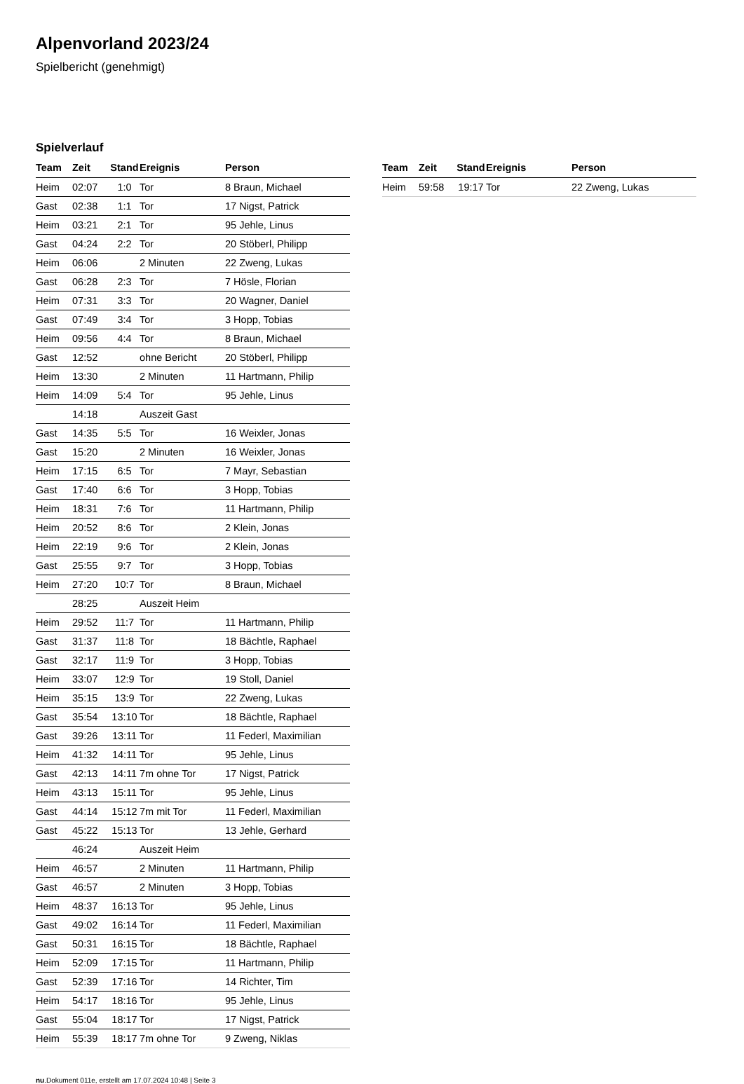Alpenvorland 2023/24
Spielbericht (genehmigt)
Spielverlauf
| Team | Zeit | Stand | Ereignis | Person |
| --- | --- | --- | --- | --- |
| Heim | 02:07 | 1:0 | Tor | 8 Braun, Michael |
| Gast | 02:38 | 1:1 | Tor | 17 Nigst, Patrick |
| Heim | 03:21 | 2:1 | Tor | 95 Jehle, Linus |
| Gast | 04:24 | 2:2 | Tor | 20 Stöberl, Philipp |
| Heim | 06:06 | | 2 Minuten | 22 Zweng, Lukas |
| Gast | 06:28 | 2:3 | Tor | 7 Hösle, Florian |
| Heim | 07:31 | 3:3 | Tor | 20 Wagner, Daniel |
| Gast | 07:49 | 3:4 | Tor | 3 Hopp, Tobias |
| Heim | 09:56 | 4:4 | Tor | 8 Braun, Michael |
| Gast | 12:52 | | ohne Bericht | 20 Stöberl, Philipp |
| Heim | 13:30 | | 2 Minuten | 11 Hartmann, Philip |
| Heim | 14:09 | 5:4 | Tor | 95 Jehle, Linus |
| | 14:18 | | Auszeit Gast | |
| Gast | 14:35 | 5:5 | Tor | 16 Weixler, Jonas |
| Gast | 15:20 | | 2 Minuten | 16 Weixler, Jonas |
| Heim | 17:15 | 6:5 | Tor | 7 Mayr, Sebastian |
| Gast | 17:40 | 6:6 | Tor | 3 Hopp, Tobias |
| Heim | 18:31 | 7:6 | Tor | 11 Hartmann, Philip |
| Heim | 20:52 | 8:6 | Tor | 2 Klein, Jonas |
| Heim | 22:19 | 9:6 | Tor | 2 Klein, Jonas |
| Gast | 25:55 | 9:7 | Tor | 3 Hopp, Tobias |
| Heim | 27:20 | 10:7 | Tor | 8 Braun, Michael |
| | 28:25 | | Auszeit Heim | |
| Heim | 29:52 | 11:7 | Tor | 11 Hartmann, Philip |
| Gast | 31:37 | 11:8 | Tor | 18 Bächtle, Raphael |
| Gast | 32:17 | 11:9 | Tor | 3 Hopp, Tobias |
| Heim | 33:07 | 12:9 | Tor | 19 Stoll, Daniel |
| Heim | 35:15 | 13:9 | Tor | 22 Zweng, Lukas |
| Gast | 35:54 | 13:10 | Tor | 18 Bächtle, Raphael |
| Gast | 39:26 | 13:11 | Tor | 11 Federl, Maximilian |
| Heim | 41:32 | 14:11 | Tor | 95 Jehle, Linus |
| Gast | 42:13 | 14:11 | 7m ohne Tor | 17 Nigst, Patrick |
| Heim | 43:13 | 15:11 | Tor | 95 Jehle, Linus |
| Gast | 44:14 | 15:12 | 7m mit Tor | 11 Federl, Maximilian |
| Gast | 45:22 | 15:13 | Tor | 13 Jehle, Gerhard |
| | 46:24 | | Auszeit Heim | |
| Heim | 46:57 | | 2 Minuten | 11 Hartmann, Philip |
| Gast | 46:57 | | 2 Minuten | 3 Hopp, Tobias |
| Heim | 48:37 | 16:13 | Tor | 95 Jehle, Linus |
| Gast | 49:02 | 16:14 | Tor | 11 Federl, Maximilian |
| Gast | 50:31 | 16:15 | Tor | 18 Bächtle, Raphael |
| Heim | 52:09 | 17:15 | Tor | 11 Hartmann, Philip |
| Gast | 52:39 | 17:16 | Tor | 14 Richter, Tim |
| Heim | 54:17 | 18:16 | Tor | 95 Jehle, Linus |
| Gast | 55:04 | 18:17 | Tor | 17 Nigst, Patrick |
| Heim | 55:39 | 18:17 | 7m ohne Tor | 9 Zweng, Niklas |
| Team | Zeit | Stand | Ereignis | Person |
| --- | --- | --- | --- | --- |
| Heim | 59:58 | 19:17 | Tor | 22 Zweng, Lukas |
nu.Dokument 011e, erstellt am 17.07.2024 10:48 | Seite 3